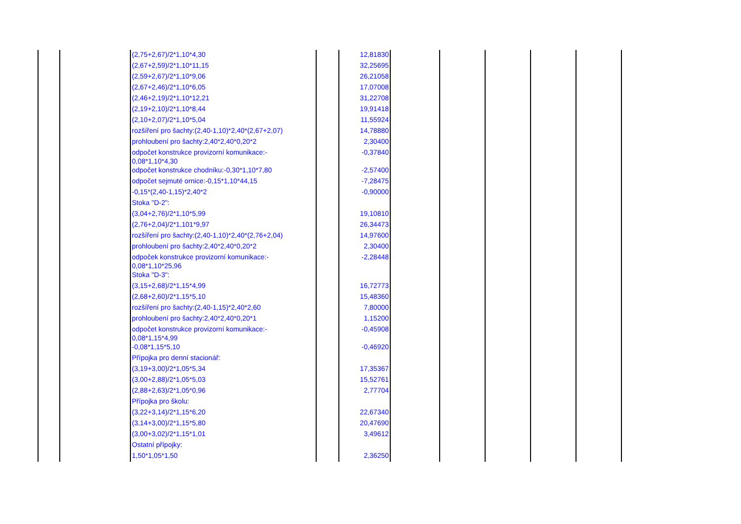| | | (2,75+2,67)/2*1,10*4,30 | | 12,81830 | | | | | |
| | | (2,67+2,59)/2*1,10*11,15 | | 32,25695 | | | | | |
| | | (2,59+2,67)/2*1,10*9,06 | | 26,21058 | | | | | |
| | | (2,67+2,46)/2*1,10*6,05 | | 17,07008 | | | | | |
| | | (2,46+2,19)/2*1,10*12,21 | | 31,22708 | | | | | |
| | | (2,19+2,10)/2*1,10*8,44 | | 19,91418 | | | | | |
| | | (2,10+2,07)/2*1,10*5,04 | | 11,55924 | | | | | |
| | | rozšíření pro šachty:(2,40-1,10)*2,40*(2,67+2,07) | | 14,78880 | | | | | |
| | | prohloubení pro šachty:2,40*2,40*0,20*2 | | 2,30400 | | | | | |
| | | odpočet konstrukce provizorní komunikace:- 0,08*1,10*4,30 | | -0,37840 | | | | | |
| | | odpočet konstrukce chodníku:-0,30*1,10*7,80 | | -2,57400 | | | | | |
| | | odpočet sejmuté ornice:-0,15*1,10*44,15 | | -7,28475 | | | | | |
| | | -0,15*(2,40-1,15)*2,40*2 | | -0,90000 | | | | | |
| | | Stoka "D-2": | | | | | | | |
| | | (3,04+2,76)/2*1,10*5,99 | | 19,10810 | | | | | |
| | | (2,76+2,04)/2*1,101*9,97 | | 26,34473 | | | | | |
| | | rozšíření pro šachty:(2,40-1,10)*2,40*(2,76+2,04) | | 14,97600 | | | | | |
| | | prohloubení pro šachty:2,40*2,40*0,20*2 | | 2,30400 | | | | | |
| | | odpoček konstrukce provizorní komunikace:- 0,08*1,10*25,96 | | -2,28448 | | | | | |
| | | Stoka "D-3": | | | | | | | |
| | | (3,15+2,68)/2*1,15*4,99 | | 16,72773 | | | | | |
| | | (2,68+2,60)/2*1,15*5,10 | | 15,48360 | | | | | |
| | | rozšíření pro šachty:(2,40-1,15)*2,40*2,60 | | 7,80000 | | | | | |
| | | prohloubení pro šachty:2,40*2,40*0,20*1 | | 1,15200 | | | | | |
| | | odpočet konstrukce provizorní komunikace:- 0,08*1,15*4,99 | | -0,45908 | | | | | |
| | | -0,08*1,15*5,10 | | -0,46920 | | | | | |
| | | Přípojka pro denní stacionář: | | | | | | | |
| | | (3,19+3,00)/2*1,05*5,34 | | 17,35367 | | | | | |
| | | (3,00+2,88)/2*1,05*5,03 | | 15,52761 | | | | | |
| | | (2,88+2,63)/2*1,05*0,96 | | 2,77704 | | | | | |
| | | Přípojka pro školu: | | | | | | | |
| | | (3,22+3,14)/2*1,15*6,20 | | 22,67340 | | | | | |
| | | (3,14+3,00)/2*1,15*5,80 | | 20,47690 | | | | | |
| | | (3,00+3,02)/2*1,15*1,01 | | 3,49612 | | | | | |
| | | Ostatní přípojky: | | | | | | | |
| | | 1,50*1,05*1,50 | | 2,36250 | | | | | |